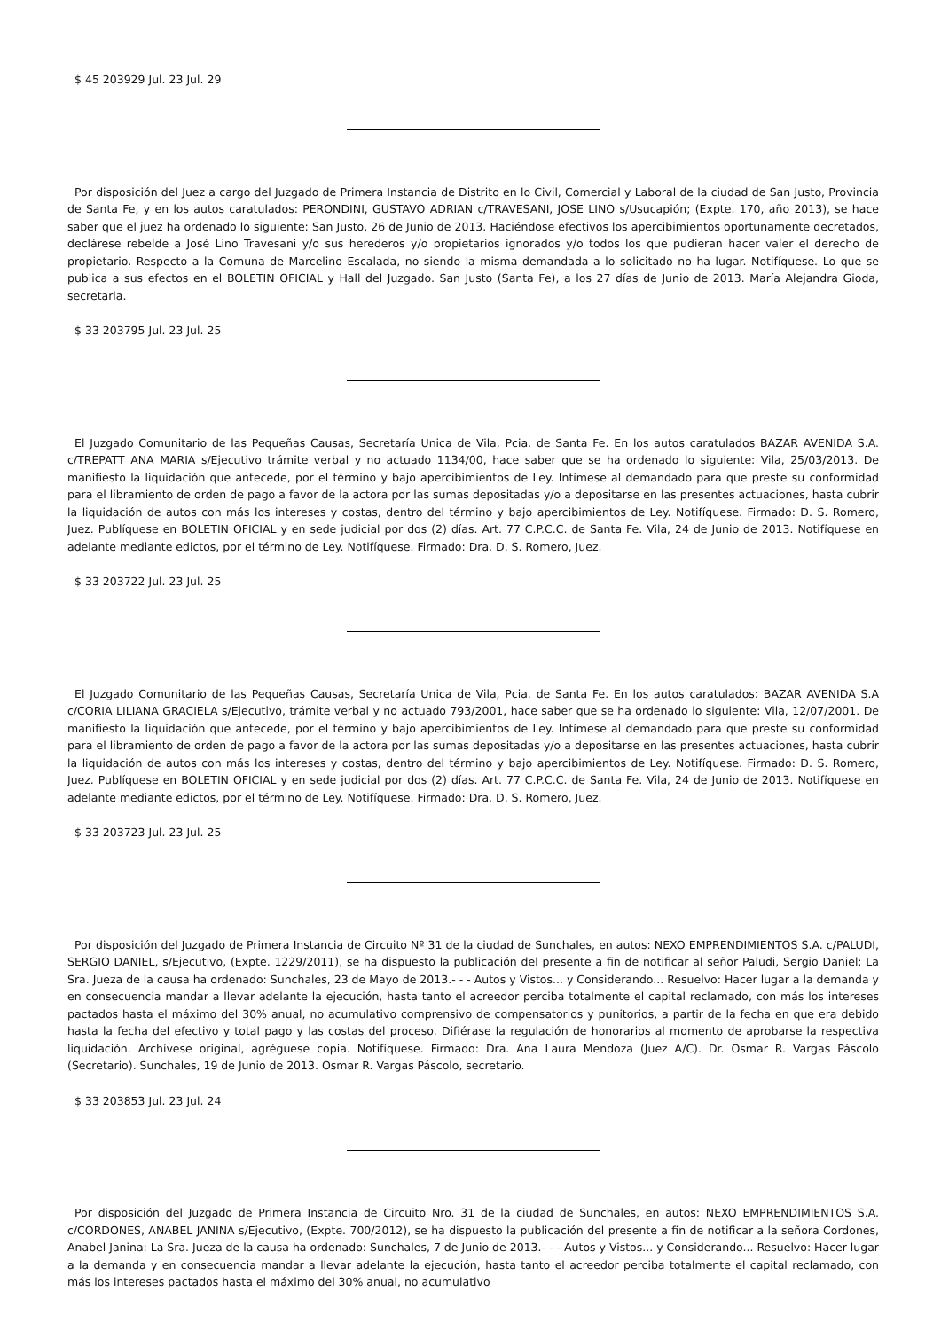$ 45 203929 Jul. 23 Jul. 29
Por disposición del Juez a cargo del Juzgado de Primera Instancia de Distrito en lo Civil, Comercial y Laboral de la ciudad de San Justo, Provincia de Santa Fe, y en los autos caratulados: PERONDINI, GUSTAVO ADRIAN c/TRAVESANI, JOSE LINO s/Usucapión; (Expte. 170, año 2013), se hace saber que el juez ha ordenado lo siguiente: San Justo, 26 de Junio de 2013. Haciéndose efectivos los apercibimientos oportunamente decretados, declárese rebelde a José Lino Travesani y/o sus herederos y/o propietarios ignorados y/o todos los que pudieran hacer valer el derecho de propietario. Respecto a la Comuna de Marcelino Escalada, no siendo la misma demandada a lo solicitado no ha lugar. Notifíquese. Lo que se publica a sus efectos en el BOLETIN OFICIAL y Hall del Juzgado. San Justo (Santa Fe), a los 27 días de Junio de 2013. María Alejandra Gioda, secretaria.
$ 33 203795 Jul. 23 Jul. 25
El Juzgado Comunitario de las Pequeñas Causas, Secretaría Unica de Vila, Pcia. de Santa Fe. En los autos caratulados BAZAR AVENIDA S.A. c/TREPATT ANA MARIA s/Ejecutivo trámite verbal y no actuado 1134/00, hace saber que se ha ordenado lo siguiente: Vila, 25/03/2013. De manifiesto la liquidación que antecede, por el término y bajo apercibimientos de Ley. Intímese al demandado para que preste su conformidad para el libramiento de orden de pago a favor de la actora por las sumas depositadas y/o a depositarse en las presentes actuaciones, hasta cubrir la liquidación de autos con más los intereses y costas, dentro del término y bajo apercibimientos de Ley. Notifíquese. Firmado: D. S. Romero, Juez. Publíquese en BOLETIN OFICIAL y en sede judicial por dos (2) días. Art. 77 C.P.C.C. de Santa Fe. Vila, 24 de Junio de 2013. Notifíquese en adelante mediante edictos, por el término de Ley. Notifíquese. Firmado: Dra. D. S. Romero, Juez.
$ 33 203722 Jul. 23 Jul. 25
El Juzgado Comunitario de las Pequeñas Causas, Secretaría Unica de Vila, Pcia. de Santa Fe. En los autos caratulados: BAZAR AVENIDA S.A c/CORIA LILIANA GRACIELA s/Ejecutivo, trámite verbal y no actuado 793/2001, hace saber que se ha ordenado lo siguiente: Vila, 12/07/2001. De manifiesto la liquidación que antecede, por el término y bajo apercibimientos de Ley. Intímese al demandado para que preste su conformidad para el libramiento de orden de pago a favor de la actora por las sumas depositadas y/o a depositarse en las presentes actuaciones, hasta cubrir la liquidación de autos con más los intereses y costas, dentro del término y bajo apercibimientos de Ley. Notifíquese. Firmado: D. S. Romero, Juez. Publíquese en BOLETIN OFICIAL y en sede judicial por dos (2) días. Art. 77 C.P.C.C. de Santa Fe. Vila, 24 de Junio de 2013. Notifíquese en adelante mediante edictos, por el término de Ley. Notifíquese. Firmado: Dra. D. S. Romero, Juez.
$ 33 203723 Jul. 23 Jul. 25
Por disposición del Juzgado de Primera Instancia de Circuito Nº 31 de la ciudad de Sunchales, en autos: NEXO EMPRENDIMIENTOS S.A. c/PALUDI, SERGIO DANIEL, s/Ejecutivo, (Expte. 1229/2011), se ha dispuesto la publicación del presente a fin de notificar al señor Paludi, Sergio Daniel: La Sra. Jueza de la causa ha ordenado: Sunchales, 23 de Mayo de 2013.- - - Autos y Vistos... y Considerando... Resuelvo: Hacer lugar a la demanda y en consecuencia mandar a llevar adelante la ejecución, hasta tanto el acreedor perciba totalmente el capital reclamado, con más los intereses pactados hasta el máximo del 30% anual, no acumulativo comprensivo de compensatorios y punitorios, a partir de la fecha en que era debido hasta la fecha del efectivo y total pago y las costas del proceso. Difiérase la regulación de honorarios al momento de aprobarse la respectiva liquidación. Archívese original, agréguese copia. Notifíquese. Firmado: Dra. Ana Laura Mendoza (Juez A/C). Dr. Osmar R. Vargas Páscolo (Secretario). Sunchales, 19 de Junio de 2013. Osmar R. Vargas Páscolo, secretario.
$ 33 203853 Jul. 23 Jul. 24
Por disposición del Juzgado de Primera Instancia de Circuito Nro. 31 de la ciudad de Sunchales, en autos: NEXO EMPRENDIMIENTOS S.A. c/CORDONES, ANABEL JANINA s/Ejecutivo, (Expte. 700/2012), se ha dispuesto la publicación del presente a fin de notificar a la señora Cordones, Anabel Janina: La Sra. Jueza de la causa ha ordenado: Sunchales, 7 de Junio de 2013.- - - Autos y Vistos... y Considerando... Resuelvo: Hacer lugar a la demanda y en consecuencia mandar a llevar adelante la ejecución, hasta tanto el acreedor perciba totalmente el capital reclamado, con más los intereses pactados hasta el máximo del 30% anual, no acumulativo